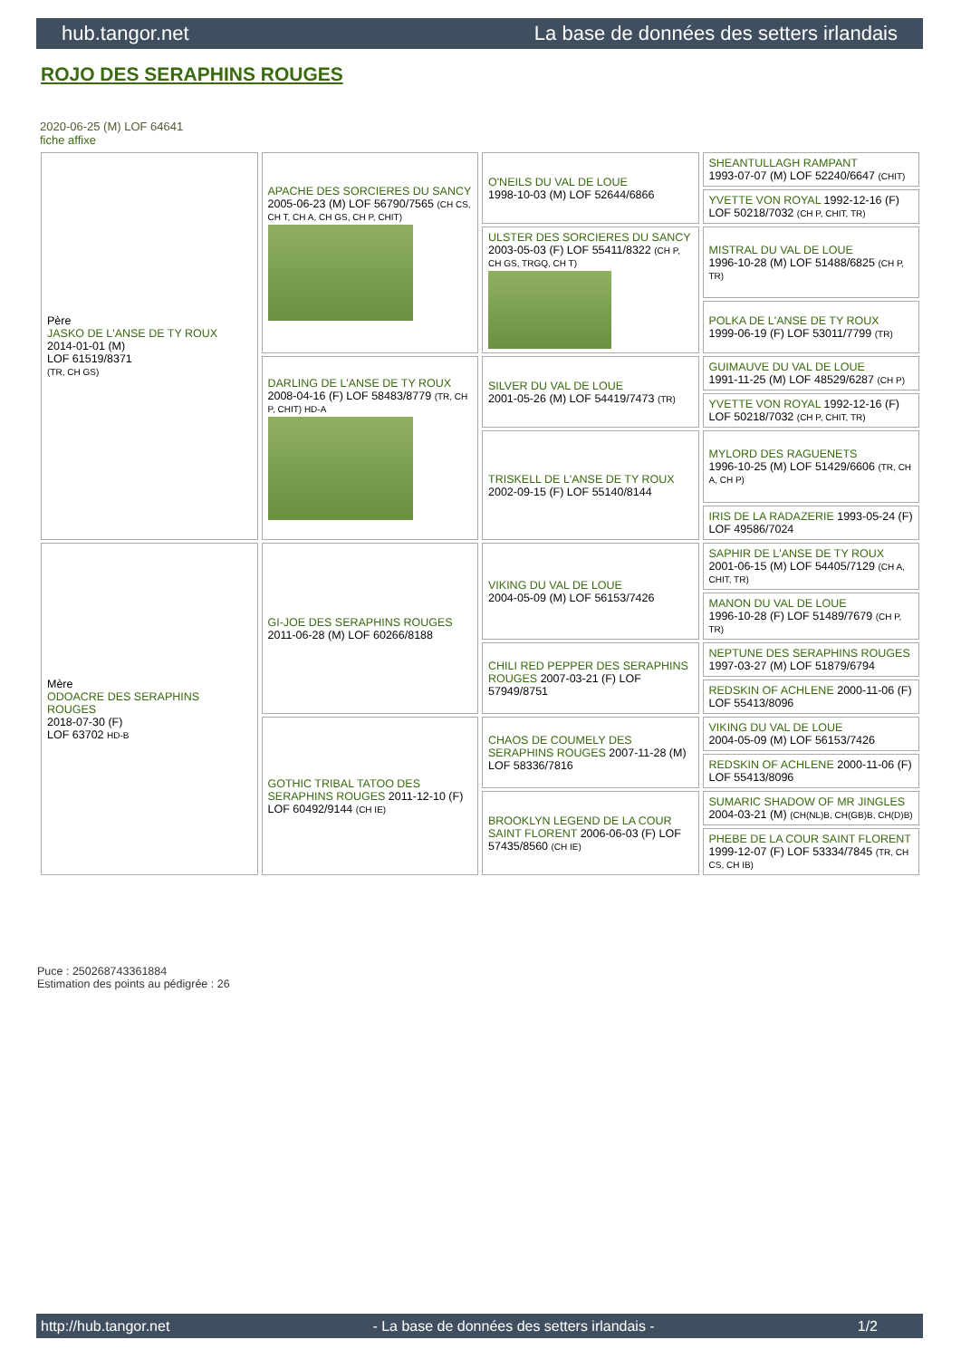hub.tangor.net La base de données des setters irlandais
ROJO DES SERAPHINS ROUGES
2020-06-25 (M) LOF 64641
fiche affixe
| Père JASKO DE L'ANSE DE TY ROUX 2014-01-01 (M) LOF 61519/8371 (TR, CH GS) | APACHE DES SORCIERES DU SANCY 2005-06-23 (M) LOF 56790/7565 (CH CS, CH T, CH A, CH GS, CH P, CHIT) | O'NEILS DU VAL DE LOUE 1998-10-03 (M) LOF 52644/6866 | SHEANTULLAGH RAMPANT 1993-07-07 (M) LOF 52240/6647 (CHIT) |
| | | | YVETTE VON ROYAL 1992-12-16 (F) LOF 50218/7032 (CH P, CHIT, TR) |
| | | ULSTER DES SORCIERES DU SANCY 2003-05-03 (F) LOF 55411/8322 (CH P, CH GS, TRGQ, CH T) | MISTRAL DU VAL DE LOUE 1996-10-28 (M) LOF 51488/6825 (CH P, TR) |
| | | | POLKA DE L'ANSE DE TY ROUX 1999-06-19 (F) LOF 53011/7799 (TR) |
| | DARLING DE L'ANSE DE TY ROUX 2008-04-16 (F) LOF 58483/8779 (TR, CH P, CHIT) HD-A | SILVER DU VAL DE LOUE 2001-05-26 (M) LOF 54419/7473 (TR) | GUIMAUVE DU VAL DE LOUE 1991-11-25 (M) LOF 48529/6287 (CH P) |
| | | | YVETTE VON ROYAL 1992-12-16 (F) LOF 50218/7032 (CH P, CHIT, TR) |
| | | TRISKELL DE L'ANSE DE TY ROUX 2002-09-15 (F) LOF 55140/8144 | MYLORD DES RAGUENETS 1996-10-25 (M) LOF 51429/6606 (TR, CH A, CH P) |
| | | | IRIS DE LA RADAZERIE 1993-05-24 (F) LOF 49586/7024 |
| Mère ODOACRE DES SERAPHINS ROUGES 2018-07-30 (F) LOF 63702 HD-B | GI-JOE DES SERAPHINS ROUGES 2011-06-28 (M) LOF 60266/8188 | VIKING DU VAL DE LOUE 2004-05-09 (M) LOF 56153/7426 | SAPHIR DE L'ANSE DE TY ROUX 2001-06-15 (M) LOF 54405/7129 (CH A, CHIT, TR) |
| | | | MANON DU VAL DE LOUE 1996-10-28 (F) LOF 51489/7679 (CH P, TR) |
| | | CHILI RED PEPPER DES SERAPHINS ROUGES 2007-03-21 (F) LOF 57949/8751 | NEPTUNE DES SERAPHINS ROUGES 1997-03-27 (M) LOF 51879/6794 |
| | | | REDSKIN OF ACHLENE 2000-11-06 (F) LOF 55413/8096 |
| | GOTHIC TRIBAL TATOO DES SERAPHINS ROUGES 2011-12-10 (F) LOF 60492/9144 (CH IE) | CHAOS DE COUMELY DES SERAPHINS ROUGES 2007-11-28 (M) LOF 58336/7816 | VIKING DU VAL DE LOUE 2004-05-09 (M) LOF 56153/7426 |
| | | | REDSKIN OF ACHLENE 2000-11-06 (F) LOF 55413/8096 |
| | | BROOKLYN LEGEND DE LA COUR SAINT FLORENT 2006-06-03 (F) LOF 57435/8560 (CH IE) | SUMARIC SHADOW OF MR JINGLES 2004-03-21 (M) (CH(NL)B, CH(GB)B, CH(D)B) |
| | | | PHEBE DE LA COUR SAINT FLORENT 1999-12-07 (F) LOF 53334/7845 (TR, CH CS, CH IB) |
Puce : 250268743361884
Estimation des points au pédigrée : 26
http://hub.tangor.net - La base de données des setters irlandais - 1/2